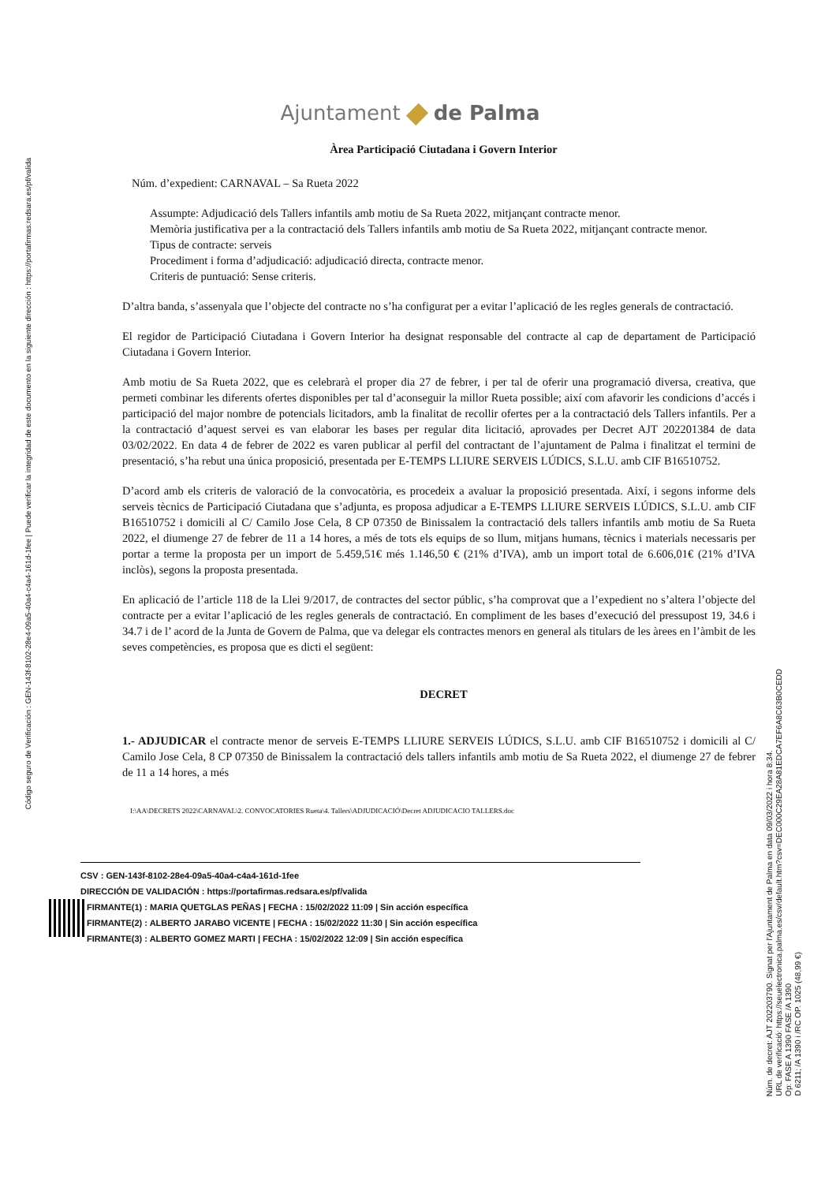Código seguro de Verificación : GEN-143f-8102-28e4-09a5-40a4-c4a4-161d-1fee | Puede verificar la integridad de este documento en la siguiente dirección : https://portafirmas.redsara.es/pf/valida
Ajuntament de Palma
Àrea Participació Ciutadana i Govern Interior
Núm. d’expedient: CARNAVAL – Sa Rueta 2022
Assumpte: Adjudicació dels Tallers infantils amb motiu de Sa Rueta 2022, mitjançant contracte menor.
Memòria justificativa per a la contractació dels Tallers infantils amb motiu de Sa Rueta 2022, mitjançant contracte menor.
Tipus de contracte: serveis
Procediment i forma d’adjudicació: adjudicació directa, contracte menor.
Criteris de puntuació: Sense criteris.
D’altra banda, s’assenyala que l’objecte del contracte no s’ha configurat per a evitar l’aplicació de les regles generals de contractació.
El regidor de Participació Ciutadana i Govern Interior ha designat responsable del contracte al cap de departament de Participació Ciutadana i Govern Interior.
Amb motiu de Sa Rueta 2022, que es celebrarà el proper dia 27 de febrer, i per tal de oferir una programació diversa, creativa, que permeti combinar les diferents ofertes disponibles per tal d’aconseguir la millor Rueta possible; així com afavorir les condicions d’accés i participació del major nombre de potencials licitadors, amb la finalitat de recollir ofertes per a la contractació dels Tallers infantils. Per a la contractació d’aquest servei es van elaborar les bases per regular dita licitació, aprovades per Decret AJT 202201384 de data 03/02/2022. En data 4 de febrer de 2022 es varen publicar al perfil del contractant de l’ajuntament de Palma i finalitzat el termini de presentació, s’ha rebut una única proposició, presentada per E-TEMPS LLIURE SERVEIS LÚDICS, S.L.U. amb CIF B16510752.
D’acord amb els criteris de valoració de la convocatòria, es procedeix a avaluar la proposició presentada. Així, i segons informe dels serveis tècnics de Participació Ciutadana que s’adjunta, es proposa adjudicar a E-TEMPS LLIURE SERVEIS LÚDICS, S.L.U. amb CIF B16510752 i domicili al C/ Camilo Jose Cela, 8 CP 07350 de Binissalem la contractació dels tallers infantils amb motiu de Sa Rueta 2022, el diumenge 27 de febrer de 11 a 14 hores, a més de tots els equips de so llum, mitjans humans, tècnics i materials necessaris per portar a terme la proposta per un import de 5.459,51€ més 1.146,50 € (21% d’IVA), amb un import total de 6.606,01€ (21% d’IVA inclòs), segons la proposta presentada.
En aplicació de l’article 118 de la Llei 9/2017, de contractes del sector públic, s’ha comprovat que a l’expedient no s’altera l’objecte del contracte per a evitar l’aplicació de les regles generals de contractació. En compliment de les bases d’execució del pressupost 19, 34.6 i 34.7 i de l’ acord de la Junta de Govern de Palma, que va delegar els contractes menors en general als titulars de les àrees en l’àmbit de les seves competències, es proposa que es dicti el següent:
DECRET
1.- ADJUDICAR el contracte menor de serveis E-TEMPS LLIURE SERVEIS LÚDICS, S.L.U. amb CIF B16510752 i domicili al C/ Camilo Jose Cela, 8 CP 07350 de Binissalem la contractació dels tallers infantils amb motiu de Sa Rueta 2022, el diumenge 27 de febrer de 11 a 14 hores, a més
I:\AA\DECRETS 2022\CARNAVAL\2. CONVOCATORIES Rueta\4. Tallers\ADJUDICACIÓ\Decret ADJUDICACIO TALLERS.doc
CSV : GEN-143f-8102-28e4-09a5-40a4-c4a4-161d-1fee
DIRECCIÓN DE VALIDACIÓN : https://portafirmas.redsara.es/pf/valida
FIRMANTE(1) : MARIA QUETGLAS PEÑAS | FECHA : 15/02/2022 11:09 | Sin acción específica
FIRMANTE(2) : ALBERTO JARABO VICENTE | FECHA : 15/02/2022 11:30 | Sin acción específica
FIRMANTE(3) : ALBERTO GOMEZ MARTI | FECHA : 15/02/2022 12:09 | Sin acción específica
Núm. de decret: AJT 202203790. Signat per l'Ajuntament de Palma en data 09/03/2022 i hora 8:34.
URL de verificació: https://seuelectronica.palma.es/csv/default.htm?csv=DEC000C29EA28A81EDCA7EF6A8C63B0CEDD
Op: FASE A 1390 FASE /A 1390
D 6211; /A 1390 i /RC OP. 1025 (48,99 €)